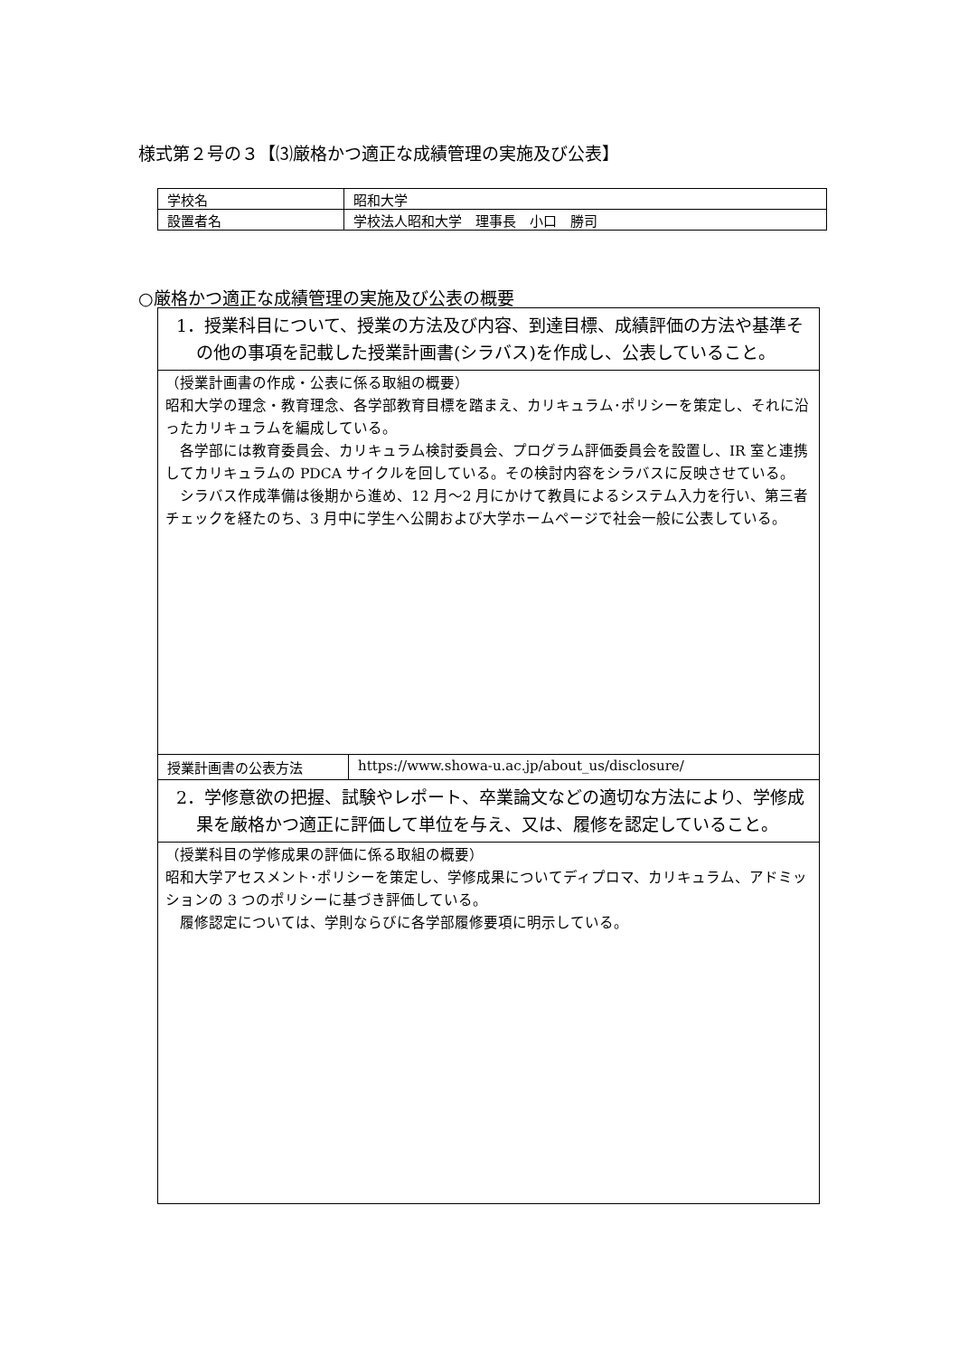様式第２号の３【⑶厳格かつ適正な成績管理の実施及び公表】
| 学校名 | 昭和大学 |
| 設置者名 | 学校法人昭和大学 理事長 小口 勝司 |
○厳格かつ適正な成績管理の実施及び公表の概要
| 1．授業科目について、授業の方法及び内容、到達目標、成績評価の方法や基準その他の事項を記載した授業計画書(シラバス)を作成し、公表していること。 | |
| （授業計画書の作成・公表に係る取組の概要） 昭和大学の理念・教育理念、各学部教育目標を踏まえ、カリキュラム･ポリシーを策定し、それに沿ったカリキュラムを編成している。 各学部には教育委員会、カリキュラム検討委員会、プログラム評価委員会を設置し、IR 室と連携してカリキュラムの PDCA サイクルを回している。その検討内容をシラバスに反映させている。 シラバス作成準備は後期から進め、12 月～2 月にかけて教員によるシステム入力を行い、第三者チェックを経たのち、3 月中に学生へ公開および大学ホームページで社会一般に公表している。 | |
| 授業計画書の公表方法 | https://www.showa-u.ac.jp/about_us/disclosure/ |
| 2．学修意欲の把握、試験やレポート、卒業論文などの適切な方法により、学修成果を厳格かつ適正に評価して単位を与え、又は、履修を認定していること。 | |
| （授業科目の学修成果の評価に係る取組の概要） 昭和大学アセスメント･ポリシーを策定し、学修成果についてディプロマ、カリキュラム、アドミッションの 3 つのポリシーに基づき評価している。 履修認定については、学則ならびに各学部履修要項に明示している。 | |